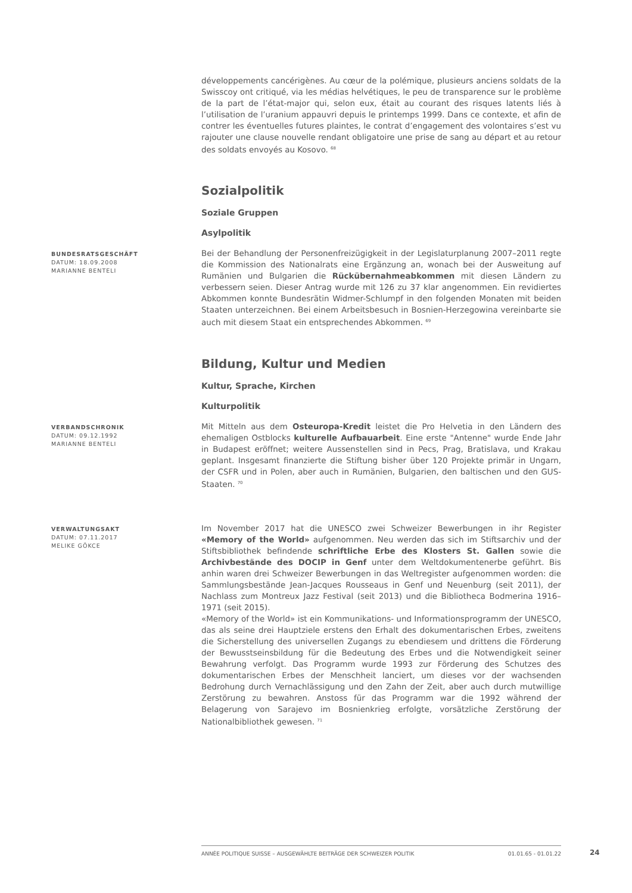développements cancérigènes. Au cœur de la polémique, plusieurs anciens soldats de la Swisscoy ont critiqué, via les médias helvétiques, le peu de transparence sur le problème de la part de l’état-major qui, selon eux, était au courant des risques latents liés à l’utilisation de l’uranium appauvri depuis le printemps 1999. Dans ce contexte, et afin de contrer les éventuelles futures plaintes, le contrat d’engagement des volontaires s’est vu rajouter une clause nouvelle rendant obligatoire une prise de sang au départ et au retour des soldats envoyés au Kosovo. <sup>68</sup>
Sozialpolitik
Soziale Gruppen
Asylpolitik
BUNDESRATSGESCHÄFT
DATUM: 18.09.2008
MARIANNE BENTELI
Bei der Behandlung der Personenfreizügigkeit in der Legislaturplanung 2007–2011 regte die Kommission des Nationalrats eine Ergänzung an, wonach bei der Ausweitung auf Rumänien und Bulgarien die Rückübernahmeabkommen mit diesen Ländern zu verbessern seien. Dieser Antrag wurde mit 126 zu 37 klar angenommen. Ein revidiertes Abkommen konnte Bundesrätin Widmer-Schlumpf in den folgenden Monaten mit beiden Staaten unterzeichnen. Bei einem Arbeitsbesuch in Bosnien-Herzegowina vereinbarte sie auch mit diesem Staat ein entsprechendes Abkommen. <sup>69</sup>
Bildung, Kultur und Medien
Kultur, Sprache, Kirchen
Kulturpolitik
VERBANDSCHRONIK
DATUM: 09.12.1992
MARIANNE BENTELI
Mit Mitteln aus dem Osteuropa-Kredit leistet die Pro Helvetia in den Ländern des ehemaligen Ostblocks kulturelle Aufbauarbeit. Eine erste "Antenne" wurde Ende Jahr in Budapest eröffnet; weitere Aussenstellen sind in Pecs, Prag, Bratislava, und Krakau geplant. Insgesamt finanzierte die Stiftung bisher über 120 Projekte primär in Ungarn, der CSFR und in Polen, aber auch in Rumänien, Bulgarien, den baltischen und den GUS-Staaten. <sup>70</sup>
VERWALTUNGSAKT
DATUM: 07.11.2017
MELIKE GÖKCE
Im November 2017 hat die UNESCO zwei Schweizer Bewerbungen in ihr Register «Memory of the World» aufgenommen. Neu werden das sich im Stiftsarchiv und der Stiftsbibliothek befindende schriftliche Erbe des Klosters St. Gallen sowie die Archivbestände des DOCIP in Genf unter dem Weltdokumentenerbe geführt. Bis anhin waren drei Schweizer Bewerbungen in das Weltregister aufgenommen worden: die Sammlungsbestände Jean-Jacques Rousseaus in Genf und Neuenburg (seit 2011), der Nachlass zum Montreux Jazz Festival (seit 2013) und die Bibliotheca Bodmerina 1916–1971 (seit 2015).
«Memory of the World» ist ein Kommunikations- und Informationsprogramm der UNESCO, das als seine drei Hauptziele erstens den Erhalt des dokumentarischen Erbes, zweitens die Sicherstellung des universellen Zugangs zu ebendiesem und drittens die Förderung der Bewusstseinsbildung für die Bedeutung des Erbes und die Notwendigkeit seiner Bewahrung verfolgt. Das Programm wurde 1993 zur Förderung des Schutzes des dokumentarischen Erbes der Menschheit lanciert, um dieses vor der wachsenden Bedrohung durch Vernachlässigung und den Zahn der Zeit, aber auch durch mutwillige Zerstörung zu bewahren. Anstoss für das Programm war die 1992 während der Belagerung von Sarajevo im Bosnienkrieg erfolgte, vorsätzliche Zerstörung der Nationalbibliothek gewesen. <sup>71</sup>
ANNÉE POLITIQUE SUISSE – AUSGEWÄHLTE BEITRÄGE DER SCHWEIZER POLITIK 01.01.65 - 01.01.22 24